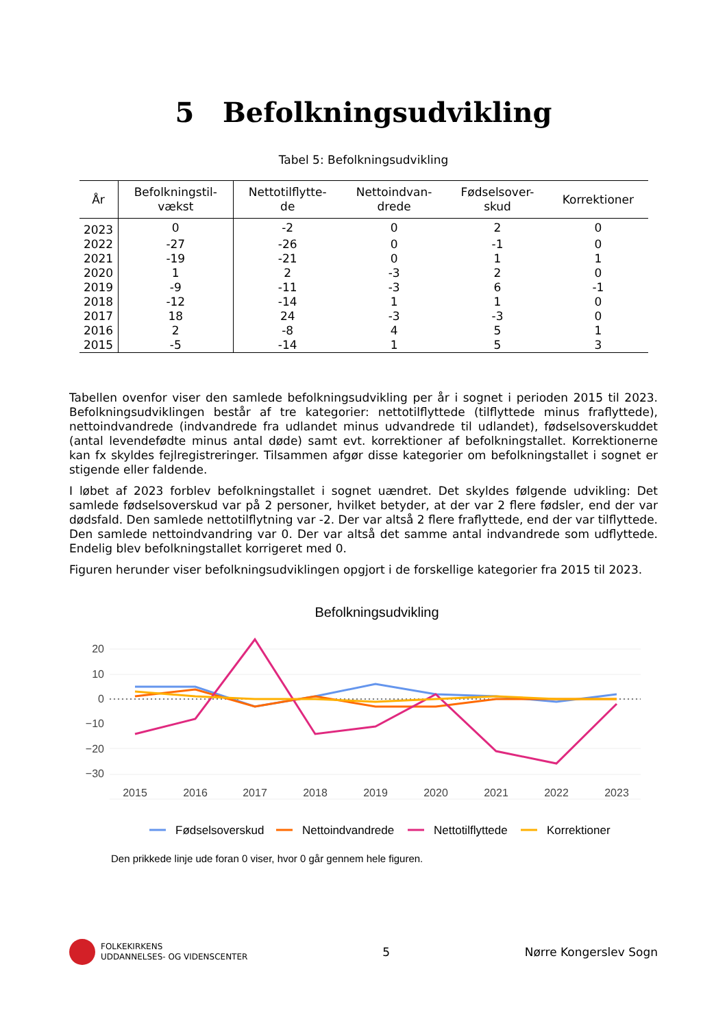5 Befolkningsudvikling
Tabel 5: Befolkningsudvikling
| År | Befolkningstil- vækst | Nettotilflytte- de | Nettoindvan- drede | Fødselsover- skud | Korrektioner |
| --- | --- | --- | --- | --- | --- |
| 2023 | 0 | -2 | 0 | 2 | 0 |
| 2022 | -27 | -26 | 0 | -1 | 0 |
| 2021 | -19 | -21 | 0 | 1 | 1 |
| 2020 | 1 | 2 | -3 | 2 | 0 |
| 2019 | -9 | -11 | -3 | 6 | -1 |
| 2018 | -12 | -14 | 1 | 1 | 0 |
| 2017 | 18 | 24 | -3 | -3 | 0 |
| 2016 | 2 | -8 | 4 | 5 | 1 |
| 2015 | -5 | -14 | 1 | 5 | 3 |
Tabellen ovenfor viser den samlede befolkningsudvikling per år i sognet i perioden 2015 til 2023. Befolkningsudviklingen består af tre kategorier: nettotilflyttede (tilflyttede minus fraflyttede), nettoindvandrede (indvandrede fra udlandet minus udvandrede til udlandet), fødselsoverskuddet (antal levendefødte minus antal døde) samt evt. korrektioner af befolkningstallet. Korrektionerne kan fx skyldes fejlregistreringer. Tilsammen afgør disse kategorier om befolkningstallet i sognet er stigende eller faldende.
I løbet af 2023 forblev befolkningstallet i sognet uændret. Det skyldes følgende udvikling: Det samlede fødselsoverskud var på 2 personer, hvilket betyder, at der var 2 flere fødsler, end der var dødsfald. Den samlede nettotilflytning var -2. Der var altså 2 flere fraflyttede, end der var tilflyttede. Den samlede nettoindvandring var 0. Der var altså det samme antal indvandrede som udflyttede. Endelig blev befolkningstallet korrigeret med 0.
Figuren herunder viser befolkningsudviklingen opgjort i de forskellige kategorier fra 2015 til 2023.
Befolkningsudvikling
20
10
0
−10
−20
−30
2015
2016
2017
2018
2019
2020
2021
2022
2023
Fødselsoverskud
Nettoindvandrede
Nettotilflyttede
Korrektioner
Den prikkede linje ude foran 0 viser, hvor 0 går gennem hele figuren.
FOLKEKIRKENS
UDDANNELSES- OG VIDENSCENTER
5 Nørre Kongerslev Sogn